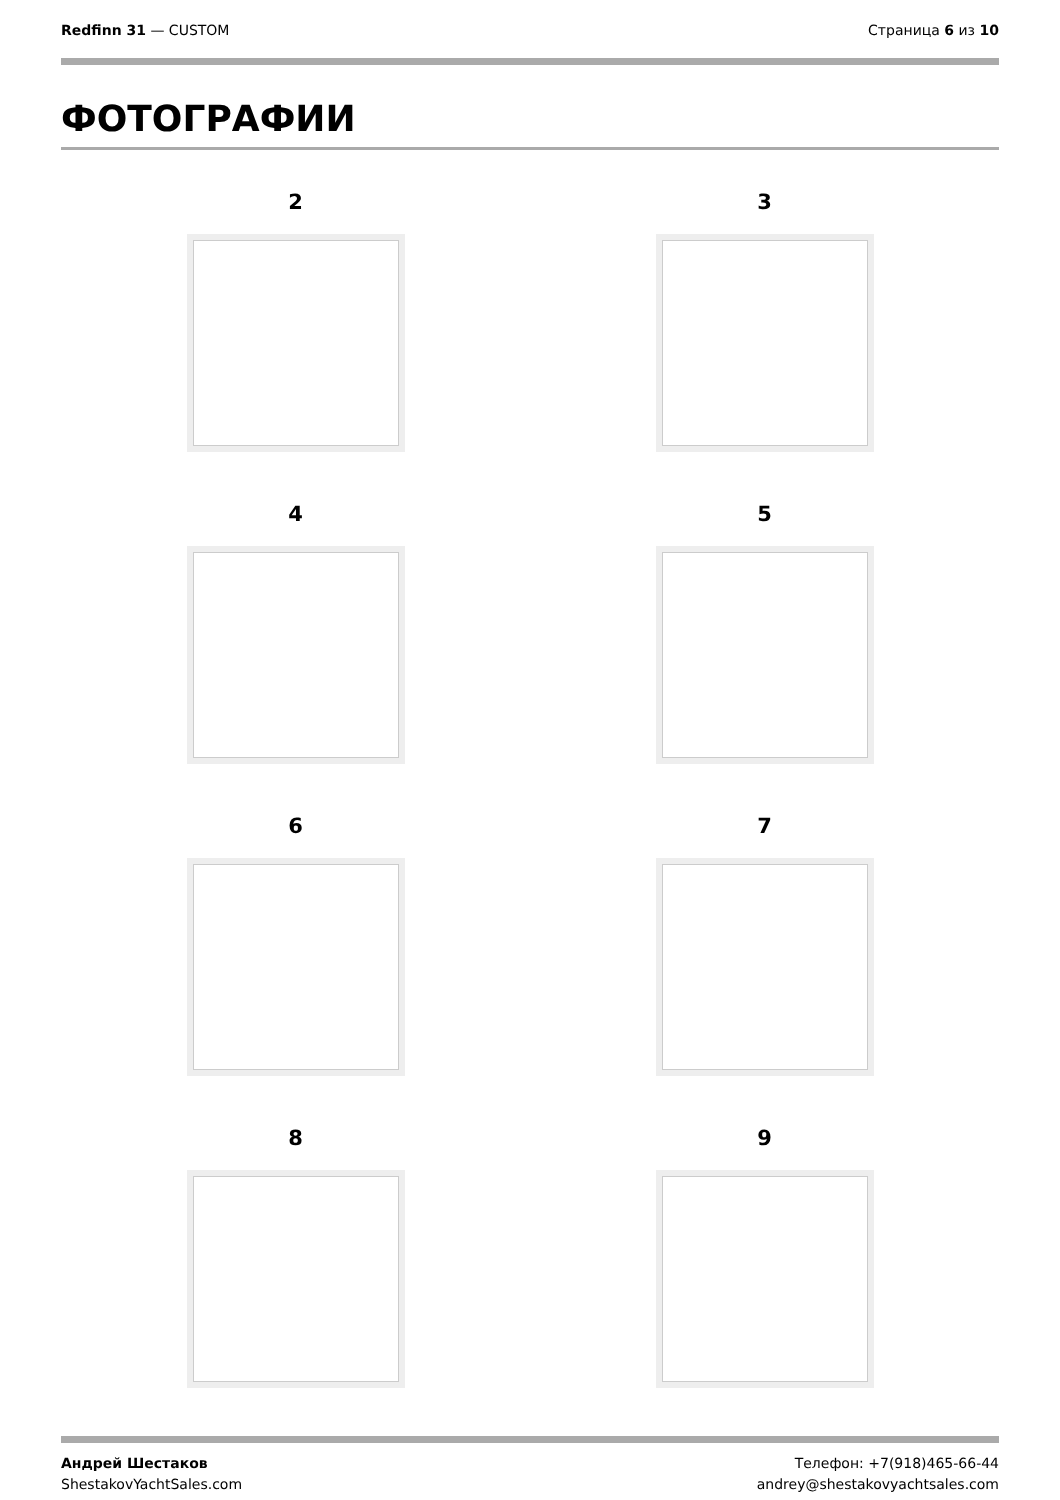Redfinn 31 — CUSTOM Страница 6 из 10
ФОТОГРАФИИ
2
3
4
5
6
7
8
9
Андрей Шестаков
ShestakovYachtSales.com
Телефон: +7(918)465-66-44
andrey@shestakovyachtsales.com